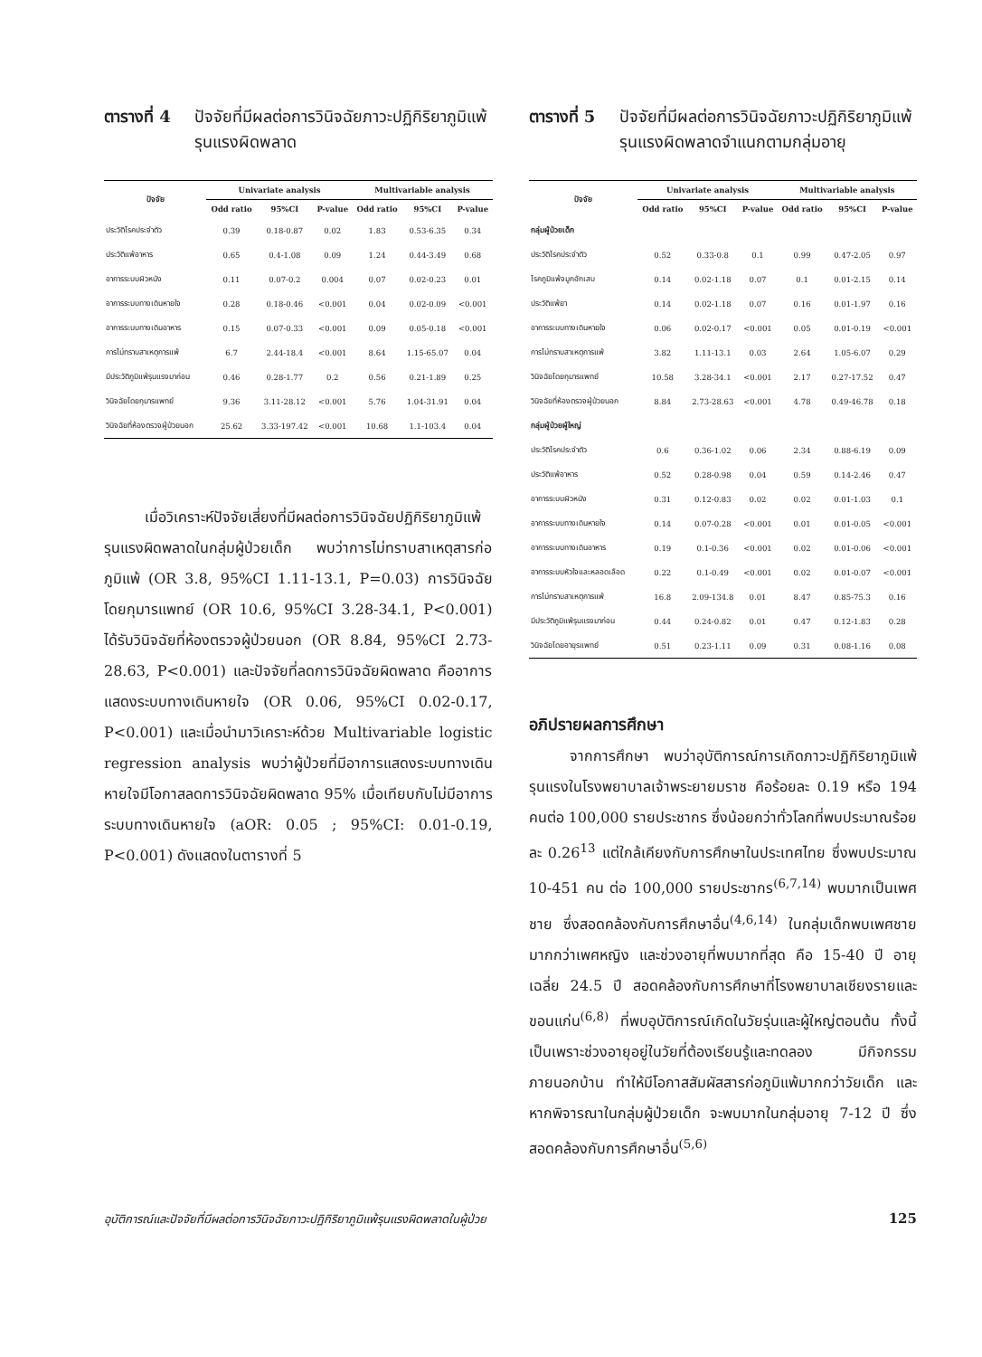ตารางที่ 4 ปัจจัยที่มีผลต่อการวินิจฉัยภาวะปฏิกิริยาภูมิแพ้รุนแรงผิดพลาด
| ปัจจัย | Univariate analysis | | | Multivariable analysis | | |
| --- | --- | --- | --- | --- | --- | --- |
| | Odd ratio | 95%CI | P-value | Odd ratio | 95%CI | P-value |
| ประวัติโรคประจำตัว | 0.39 | 0.18-0.87 | 0.02 | 1.83 | 0.53-6.35 | 0.34 |
| ประวัติแพ้อาหาร | 0.65 | 0.4-1.08 | 0.09 | 1.24 | 0.44-3.49 | 0.68 |
| อาการระบบผิวหนัง | 0.11 | 0.07-0.2 | 0.004 | 0.07 | 0.02-0.23 | 0.01 |
| อาการระบบทางเดินหายใจ | 0.28 | 0.18-0.46 | <0.001 | 0.04 | 0.02-0.09 | <0.001 |
| อาการระบบทางเดินอาหาร | 0.15 | 0.07-0.33 | <0.001 | 0.09 | 0.05-0.18 | <0.001 |
| การไม่ทราบสาเหตุการแพ้ | 6.7 | 2.44-18.4 | <0.001 | 8.64 | 1.15-65.07 | 0.04 |
| มีประวัติภูมิแพ้รุนแรงมาก่อน | 0.46 | 0.28-1.77 | 0.2 | 0.56 | 0.21-1.89 | 0.25 |
| วินิจฉัยโดยกุมารแพทย์ | 9.36 | 3.11-28.12 | <0.001 | 5.76 | 1.04-31.91 | 0.04 |
| วินิจฉัยที่ห้องตรวจผู้ป่วยนอก | 25.62 | 3.33-197.42 | <0.001 | 10.68 | 1.1-103.4 | 0.04 |
เมื่อวิเคราะห์ปัจจัยเสี่ยงที่มีผลต่อการวินิจฉัยปฏิกิริยาภูมิแพ้รุนแรงผิดพลาดในกลุ่มผู้ป่วยเด็ก พบว่าการไม่ทราบสาเหตุสารก่อภูมิแพ้ (OR 3.8, 95%CI 1.11-13.1, P=0.03) การวินิจฉัยโดยกุมารแพทย์ (OR 10.6, 95%CI 3.28-34.1, P<0.001) ได้รับวินิจฉัยที่ห้องตรวจผู้ป่วยนอก (OR 8.84, 95%CI 2.73-28.63, P<0.001) และปัจจัยที่ลดการวินิจฉัยผิดพลาด คืออาการแสดงระบบทางเดินหายใจ (OR 0.06, 95%CI 0.02-0.17, P<0.001) และเมื่อนำมาวิเคราะห์ด้วย Multivariable logistic regression analysis พบว่าผู้ป่วยที่มีอาการแสดงระบบทางเดินหายใจมีโอกาสลดการวินิจฉัยผิดพลาด 95% เมื่อเทียบกับไม่มีอาการระบบทางเดินหายใจ (aOR: 0.05 ; 95%CI: 0.01-0.19, P<0.001) ดังแสดงในตารางที่ 5
ตารางที่ 5 ปัจจัยที่มีผลต่อการวินิจฉัยภาวะปฏิกิริยาภูมิแพ้รุนแรงผิดพลาดจำแนกตามกลุ่มอายุ
| ปัจจัย | Univariate analysis | | | Multivariable analysis | | |
| --- | --- | --- | --- | --- | --- | --- |
| | Odd ratio | 95%CI | P-value | Odd ratio | 95%CI | P-value |
| กลุ่มผู้ป่วยเด็ก | | | | | | |
| ประวัติโรคประจำตัว | 0.52 | 0.33-0.8 | 0.1 | 0.99 | 0.47-2.05 | 0.97 |
| โรคภูมิแพ้จมูกอักเสบ | 0.14 | 0.02-1.18 | 0.07 | 0.1 | 0.01-2.15 | 0.14 |
| ประวัติแพ้ยา | 0.14 | 0.02-1.18 | 0.07 | 0.16 | 0.01-1.97 | 0.16 |
| อาการระบบทางเดินหายใจ | 0.06 | 0.02-0.17 | <0.001 | 0.05 | 0.01-0.19 | <0.001 |
| การไม่ทราบสาเหตุการแพ้ | 3.82 | 1.11-13.1 | 0.03 | 2.64 | 1.05-6.07 | 0.29 |
| วินิจฉัยโดยกุมารแพทย์ | 10.58 | 3.28-34.1 | <0.001 | 2.17 | 0.27-17.52 | 0.47 |
| วินิจฉัยที่ห้องตรวจผู้ป่วยนอก | 8.84 | 2.73-28.63 | <0.001 | 4.78 | 0.49-46.78 | 0.18 |
| กลุ่มผู้ป่วยผู้ใหญ่ | | | | | | |
| ประวัติโรคประจำตัว | 0.6 | 0.36-1.02 | 0.06 | 2.34 | 0.88-6.19 | 0.09 |
| ประวัติแพ้อาหาร | 0.52 | 0.28-0.98 | 0.04 | 0.59 | 0.14-2.46 | 0.47 |
| อาการระบบผิวหนัง | 0.31 | 0.12-0.83 | 0.02 | 0.02 | 0.01-1.03 | 0.1 |
| อาการระบบทางเดินหายใจ | 0.14 | 0.07-0.28 | <0.001 | 0.01 | 0.01-0.05 | <0.001 |
| อาการระบบทางเดินอาหาร | 0.19 | 0.1-0.36 | <0.001 | 0.02 | 0.01-0.06 | <0.001 |
| อาการระบบหัวใจและหลอดเลือด | 0.22 | 0.1-0.49 | <0.001 | 0.02 | 0.01-0.07 | <0.001 |
| การไม่ทราบสาเหตุการแพ้ | 16.8 | 2.09-134.8 | 0.01 | 8.47 | 0.85-75.3 | 0.16 |
| มีประวัติภูมิแพ้รุนแรงมาก่อน | 0.44 | 0.24-0.82 | 0.01 | 0.47 | 0.12-1.83 | 0.28 |
| วินิจฉัยโดยอายุรแพทย์ | 0.51 | 0.23-1.11 | 0.09 | 0.31 | 0.08-1.16 | 0.08 |
อภิปรายผลการศึกษา
จากการศึกษา พบว่าอุบัติการณ์การเกิดภาวะปฏิกิริยาภูมิแพ้รุนแรงในโรงพยาบาลเจ้าพระยายมราช คือร้อยละ 0.19 หรือ 194 คนต่อ 100,000 รายประชากร ซึ่งน้อยกว่าทั่วโลกที่พบประมาณร้อยละ 0.26<sup>13</sup> แต่ใกล้เคียงกับการศึกษาในประเทศไทย ซึ่งพบประมาณ 10-451 คน ต่อ 100,000 รายประชากร<sup>(6,7,14)</sup> พบมากเป็นเพศชาย ซึ่งสอดคล้องกับการศึกษาอื่น<sup>(4,6,14)</sup> ในกลุ่มเด็กพบเพศชายมากกว่าเพศหญิง และช่วงอายุที่พบมากที่สุด คือ 15-40 ปี อายุเฉลี่ย 24.5 ปี สอดคล้องกับการศึกษาที่โรงพยาบาลเชียงรายและขอนแก่น<sup>(6,8)</sup> ที่พบอุบัติการณ์เกิดในวัยรุ่นและผู้ใหญ่ตอนต้น ทั้งนี้เป็นเพราะช่วงอายุอยู่ในวัยที่ต้องเรียนรู้และทดลอง มีกิจกรรมภายนอกบ้าน ทำให้มีโอกาสสัมผัสสารก่อภูมิแพ้มากกว่าวัยเด็ก และหากพิจารณาในกลุ่มผู้ป่วยเด็ก จะพบมากในกลุ่มอายุ 7-12 ปี ซึ่งสอดคล้องกับการศึกษาอื่น<sup>(5,6)</sup>
อุบัติการณ์และปัจจัยที่มีผลต่อการวินิจฉัยภาวะปฏิกิริยาภูมิแพ้รุนแรงผิดพลาดในผู้ป่วย 125